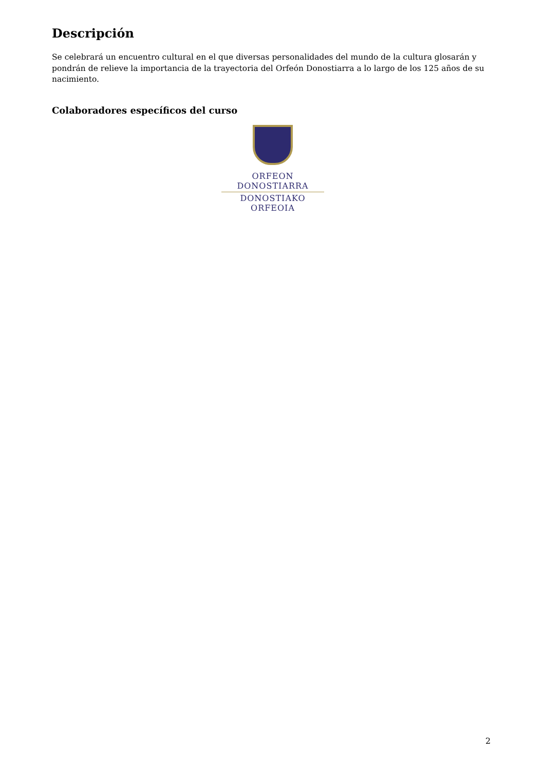Descripción
Se celebrará un encuentro cultural en el que diversas personalidades del mundo de la cultura glosarán y pondrán de relieve la importancia de la trayectoria del Orfeón Donostiarra a lo largo de los 125 años de su nacimiento.
Colaboradores específicos del curso
ORFEON DONOSTIARRA
DONOSTIAKO ORFEOIA
2